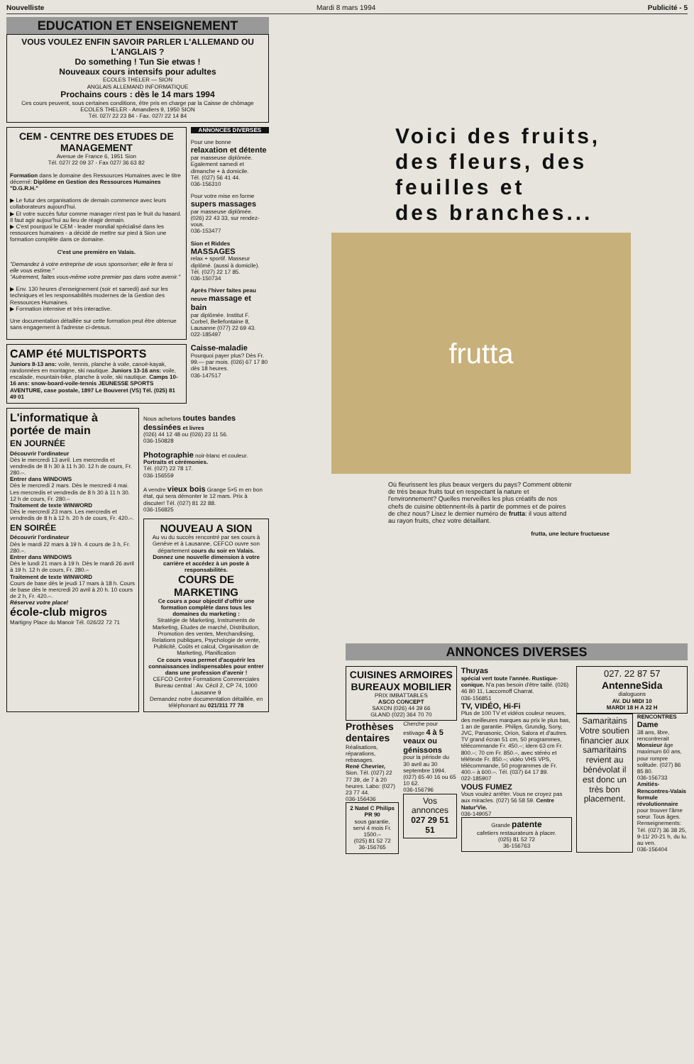Nouvelliste Mardi 8 mars 1994 Publicité - 5
EDUCATION ET ENSEIGNEMENT
VOUS VOULEZ ENFIN SAVOIR PARLER L'ALLEMAND OU L'ANGLAIS ?
Do something ! Tun Sie etwas !
Nouveaux cours intensifs pour adultes
ECOLES THELER — SION
ANGLAIS ALLEMAND INFORMATIQUE
Prochains cours : dès le 14 mars 1994
Ces cours peuvent, sous certaines conditions, être pris en charge par la Caisse de chômage
ECOLES THELER - Amandiers 9, 1950 SION
Tél. 027/ 22 23 84 - Fax. 027/ 22 14 84
CEM - CENTRE DES ETUDES DE MANAGEMENT
Avenue de France 6, 1951 Sion
Tél. 027/ 22 09 37 - Fax 027/ 36 63 82
Formation dans le domaine des Ressources Humaines avec le titre décerné: Diplôme en Gestion des Ressources Humaines "D.G.R.H."
▶ Le futur des organisations de demain commence avec leurs collaborateurs aujourd'hui.
▶ Et votre succès futur comme manager n'est pas le fruit du hasard. Il faut agir aujour'hui au lieu de réagir demain.
▶ C'est pourquoi le CEM - leader mondial spécialisé dans les ressources humaines - a décidé de mettre sur pied à Sion une formation complète dans ce domaine.
C'est une première en Valais.
"Demandez à votre entreprise de vous sponsoriser; elle le fera si elle vous estime."
"Autrement, faites vous-même votre premier pas dans votre avenir."
▶ Env. 130 heures d'enseignement (soir et samedi) axé sur les techniques et les responsabilités modernes de la Gestion des Ressources Humaines.
▶ Formation intensive et très interactive.
Une documentation détaillée sur cette formation peut être obtenue sans engagement à l'adresse ci-dessus.
CAMP été MULTISPORTS
Juniors 8-13 ans: voile, tennis, planche à voile, canoë-kayak, randonnées en montagne, ski nautique. Juniors 13-16 ans: voile, escalade, mountain-bike, planche à voile, ski nautique. Camps 10-16 ans: snow-board-voile-tennis JEUNESSE SPORTS AVENTURE, case postale, 1897 Le Bouveret (VS) Tél. (025) 81 49 01
ANNONCES DIVERSES
Pour une bonne relaxation et détente
par masseuse diplômée. Egalement samedi et dimanche + à domicile.
Tél. (027) 56 41 44.
036-156310
Pour votre mise en forme supers massages
par masseuse diplômée.
(026) 22 43 33, sur rendez-vous.
036-153477
Sion et Riddes MASSAGES
relax + sportif. Masseur diplômé. (aussi à domicile).
Tél. (027) 22 17 85.
036-150734
Après l'hiver faites peau neuve massage et bain
par diplômée. Institut F. Corbel, Bellefontaine 8, Lausanne (077) 22 69 43.
022-185497
Caisse-maladie
Pourquoi payer plus? Dès Fr. 99.— par mois. (026) 67 17 80 dès 18 heures.
036-147517
L'informatique à portée de main
EN JOURNÉE
Découvrir l'ordinateur
Dès le mercredi 13 avril. Les mercredis et vendredis de 8 h 30 à 11 h 30. 12 h de cours, Fr. 280.–.
Entrer dans WINDOWS
Dès le mercredi 2 mars. Dès le mercredi 4 mai. Les mercredis et vendredis de 8 h 30 à 11 h 30. 12 h de cours, Fr. 280.–
Traitement de texte WINWORD
Dès le mercredi 23 mars. Les mercredis et vendredis de 8 h à 12 h. 20 h de cours, Fr. 420.–.
EN SOIRÉE
Découvrir l'ordinateur
Dès le mardi 22 mars à 19 h. 4 cours de 3 h, Fr. 280.–.
Entrer dans WINDOWS
Dès le lundi 21 mars à 19 h. Dès le mardi 26 avril à 19 h. 12 h de cours, Fr. 280.–
Traitement de texte WINWORD
Cours de base dès le jeudi 17 mars à 18 h. Cours de base dès le mercredi 20 avril à 20 h. 10 cours de 2 h, Fr. 420.–.
Réservez votre place!
école-club migros
Martigny Place du Manoir Tél. 026/22 72 71
Nous achetons toutes bandes dessinées et livres
(026) 44 12 48 ou (026) 23 11 56.
036-150828
Photographie noir-blanc et couleur. Portraits et cérémonies.
Tél. (027) 22 78 17.
036-156559
A vendre vieux bois Grange 5×5 m en bon état, qui sera démonter le 12 mars. Prix à discuter! Tél. (027) 81 22 88.
036-156825
NOUVEAU A SION
Au vu du succès rencontré par ses cours à Genève et à Lausanne, CEFCO ouvre son département cours du soir en Valais.
Donnez une nouvelle dimension à votre carrière et accédez à un poste à responsabilités.
COURS DE MARKETING
Ce cours a pour objectif d'offrir une formation complète dans tous les domaines du marketing :
Stratégie de Marketing, Instruments de Marketing, Etudes de marché, Distribution, Promotion des ventes, Merchandising, Relations publiques, Psychologie de vente, Publicité, Coûts et calcul, Organisation de Marketing, Planification
Ce cours vous permet d'acquérir les connaissances indispensables pour entrer dans une profession d'avenir !
CEFCO Centre Formations Commerciales Bureau central : Av. Cécil 2, CP 74, 1000 Lausanne 9
Demandez notre documentation détaillée, en téléphonant au 021/311 77 78
Voici des fruits,
des fleurs, des
feuilles et
des branches...
frutta
Où fleurissent les plus beaux vergers du pays? Comment obtenir de très beaux fruits tout en respectant la nature et l'environnement? Quelles merveilles les plus créatifs de nos chefs de cuisine obtiennent-ils à partir de pommes et de poires de chez nous? Lisez le dernier numéro de frutta: il vous attend au rayon fruits, chez votre détaillant.
frutta, une lecture fructueuse
ANNONCES DIVERSES
CUISINES ARMOIRES BUREAUX MOBILIER
PRIX IMBATTABLES
ASCO CONCEPT
SAXON (026) 44 39 66
GLAND (022) 364 70 70
Prothèses dentaires
Réalisations, réparations, rebasages.
René Chevrier, Sion. Tél. (027) 22 77 39, de 7 à 20 heures. Labo: (027) 23 77 44.
036-156436
2 Natel C Philips PR 90
sous garantie, servi 4 mois Fr. 1500.–
(025) 81 52 72
36-156765
Cherche pour estivage 4 à 5 veaux ou génissons
pour la période du 30 avril au 30 septembre 1994. (027) 65 40 16 ou 65 10 62.
036-156796
Vos annonces
027 29 51 51
Thuyas
spécial vert toute l'année. Rustique-conique. N'a pas besoin d'être taillé. (026) 46 80 11, Laccomoff Charrat.
036-156851
TV, VIDÉO, Hi-Fi
Plus de 100 TV et vidéos couleur neuves, des meilleures marques au prix le plus bas, 1 an de garantie. Philips, Grundig, Sony, JVC, Panasonic, Orion, Salora et d'autres. TV grand écran 51 cm, 50 programmes, télécommande Fr. 450.–; idem 63 cm Fr. 800.–; 70 cm Fr. 850.–, avec stéréo et télétexte Fr. 850.–; vidéo VHS VPS, télécommande, 50 programmes de Fr. 400.– à 600.–. Tél. (037) 64 17 89.
022-185907
VOUS FUMEZ
Vous voulez arrêter. Vous ne croyez pas aux miracles. (027) 56 58 59. Centre Natur'Vie.
036-149057
Grande patente
cafetiers restaurateurs à placer.
(025) 81 52 72
36-156763
027. 22 87 57
AntenneSida
dialoguons
AV. DU MIDI 10
MARDI 18 H A 22 H
Samaritains
Votre soutien financier aux samaritains revient au bénévolat il est donc un très bon placement.
RENCONTRES
Dame
38 ans, libre, rencontrerait Monsieur âge maximum 60 ans, pour rompre solitude. (027) 86 85 80.
036-156733
Amitiés-Rencontres-Valais formule révolutionnaire
pour trouver l'âme sœur. Tous âges. Renseignements: Tél. (027) 36 38 25, 9-11/ 20-21 h, du lu. au ven.
036-156404